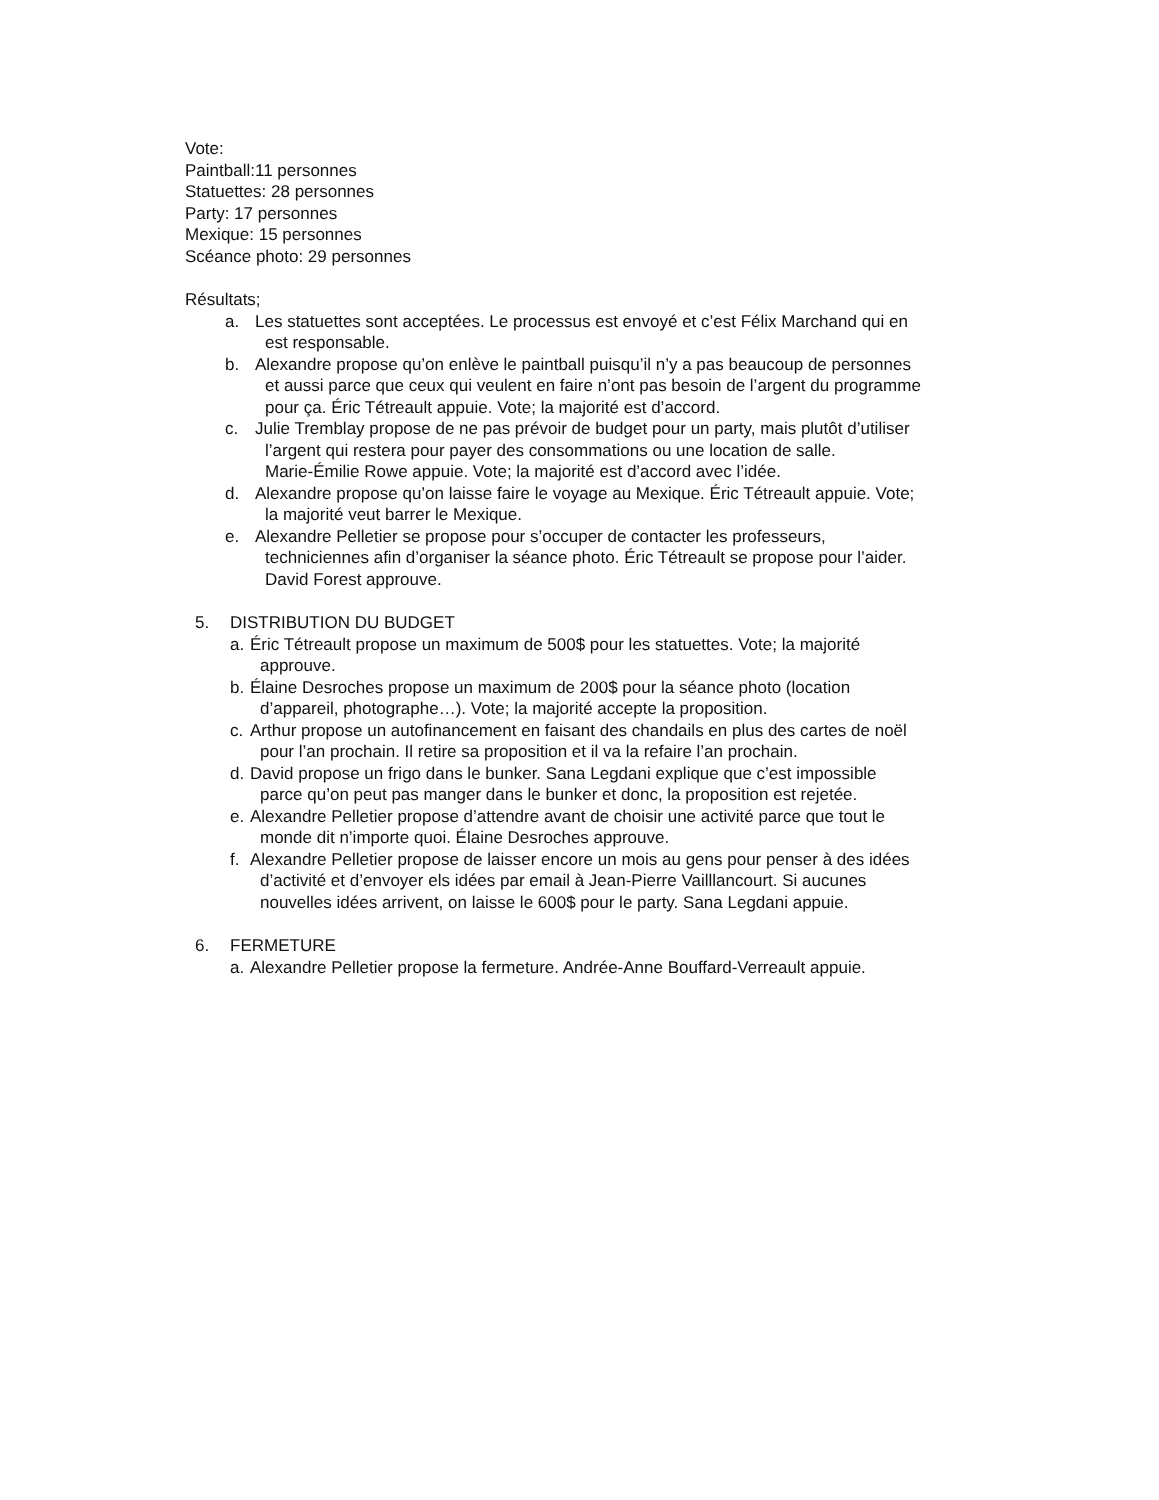Vote:
Paintball:11 personnes
Statuettes: 28 personnes
Party: 17 personnes
Mexique: 15 personnes
Scéance photo: 29 personnes
Résultats;
a. Les statuettes sont acceptées. Le processus est envoyé et c’est Félix Marchand qui en
est responsable.
b. Alexandre propose qu’on enlève le paintball puisqu’il n’y a pas beaucoup de personnes
et aussi parce que ceux qui veulent en faire n’ont pas besoin de l’argent du programme
pour ça. Éric Tétreault appuie. Vote; la majorité est d’accord.
c. Julie Tremblay propose de ne pas prévoir de budget pour un party, mais plutôt d’utiliser
l’argent qui restera pour payer des consommations ou une location de salle.
Marie-Émilie Rowe appuie. Vote; la majorité est d’accord avec l’idée.
d. Alexandre propose qu’on laisse faire le voyage au Mexique. Éric Tétreault appuie. Vote;
la majorité veut barrer le Mexique.
e. Alexandre Pelletier se propose pour s’occuper de contacter les professeurs,
techniciennes afin d’organiser la séance photo. Éric Tétreault se propose pour l’aider.
David Forest approuve.
5. DISTRIBUTION DU BUDGET
a.
Éric Tétreault propose un maximum de 500$ pour les statuettes. Vote; la majorité
approuve.
b.
Élaine Desroches propose un maximum de 200$ pour la séance photo (location
d’appareil, photographe…). Vote; la majorité accepte la proposition.
c.
Arthur propose un autofinancement en faisant des chandails en plus des cartes de noël
pour l’an prochain. Il retire sa proposition et il va la refaire l’an prochain.
d.
David propose un frigo dans le bunker. Sana Legdani explique que c’est impossible
parce qu’on peut pas manger dans le bunker et donc, la proposition est rejetée.
e.
Alexandre Pelletier propose d’attendre avant de choisir une activité parce que tout le
monde dit n’importe quoi. Élaine Desroches approuve.
f.
Alexandre Pelletier propose de laisser encore un mois au gens pour penser à des idées
d’activité et d’envoyer els idées par email à Jean-Pierre Vailllancourt. Si aucunes
nouvelles idées arrivent, on laisse le 600$ pour le party. Sana Legdani appuie.
6. FERMETURE
a.
Alexandre Pelletier propose la fermeture. Andrée-Anne Bouffard-Verreault appuie.